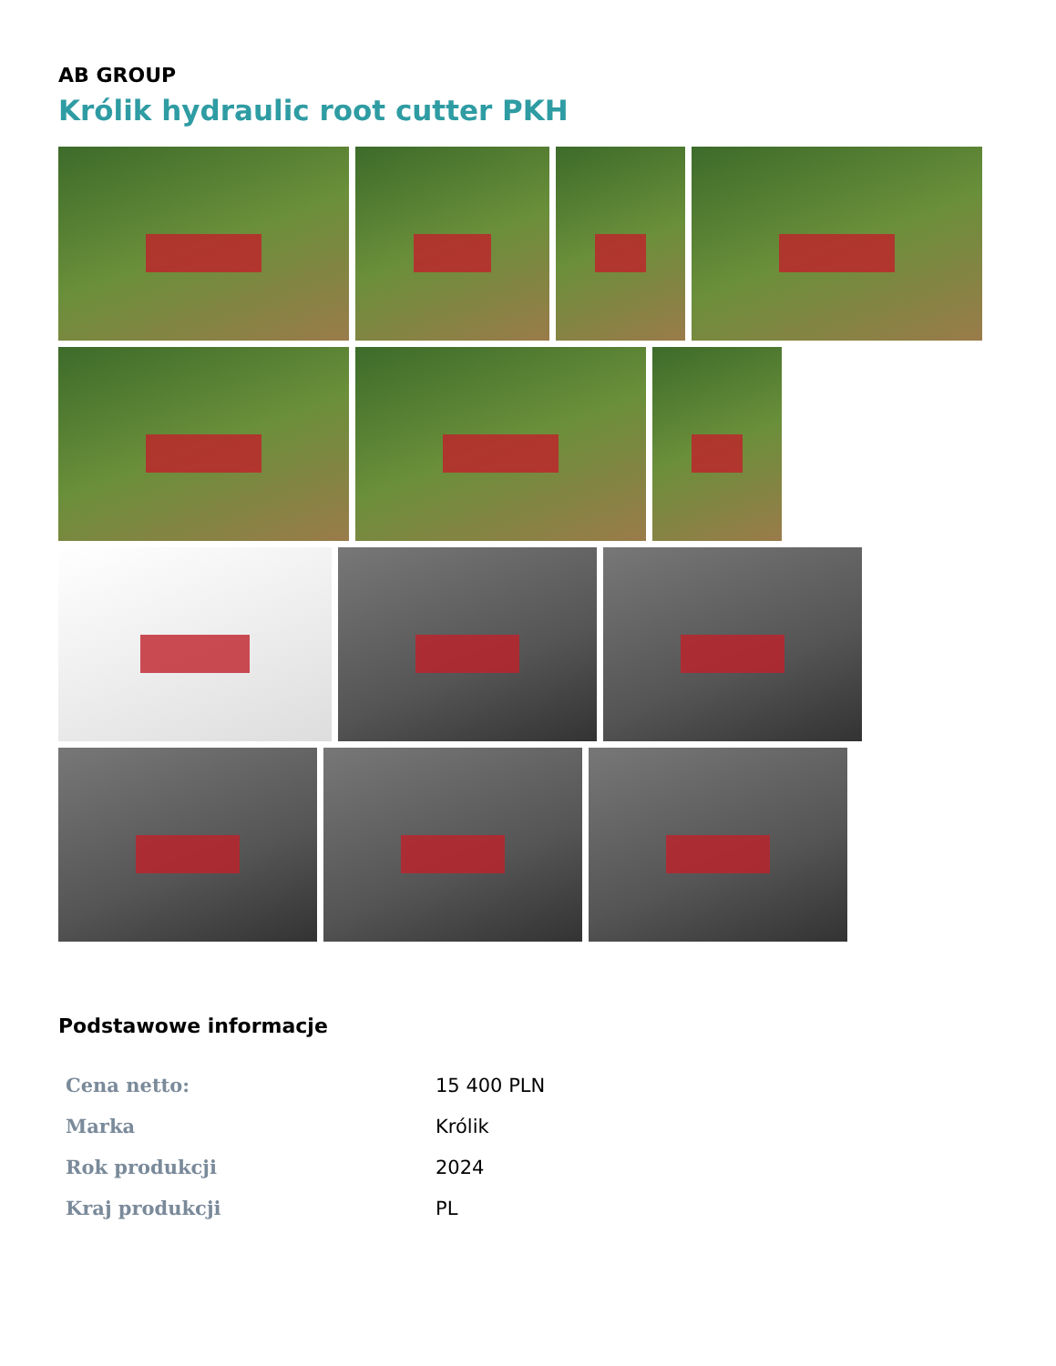AB GROUP
Królik hydraulic root cutter PKH
Podstawowe informacje
| Cena netto: | 15 400 PLN |
| Marka | Królik |
| Rok produkcji | 2024 |
| Kraj produkcji | PL |